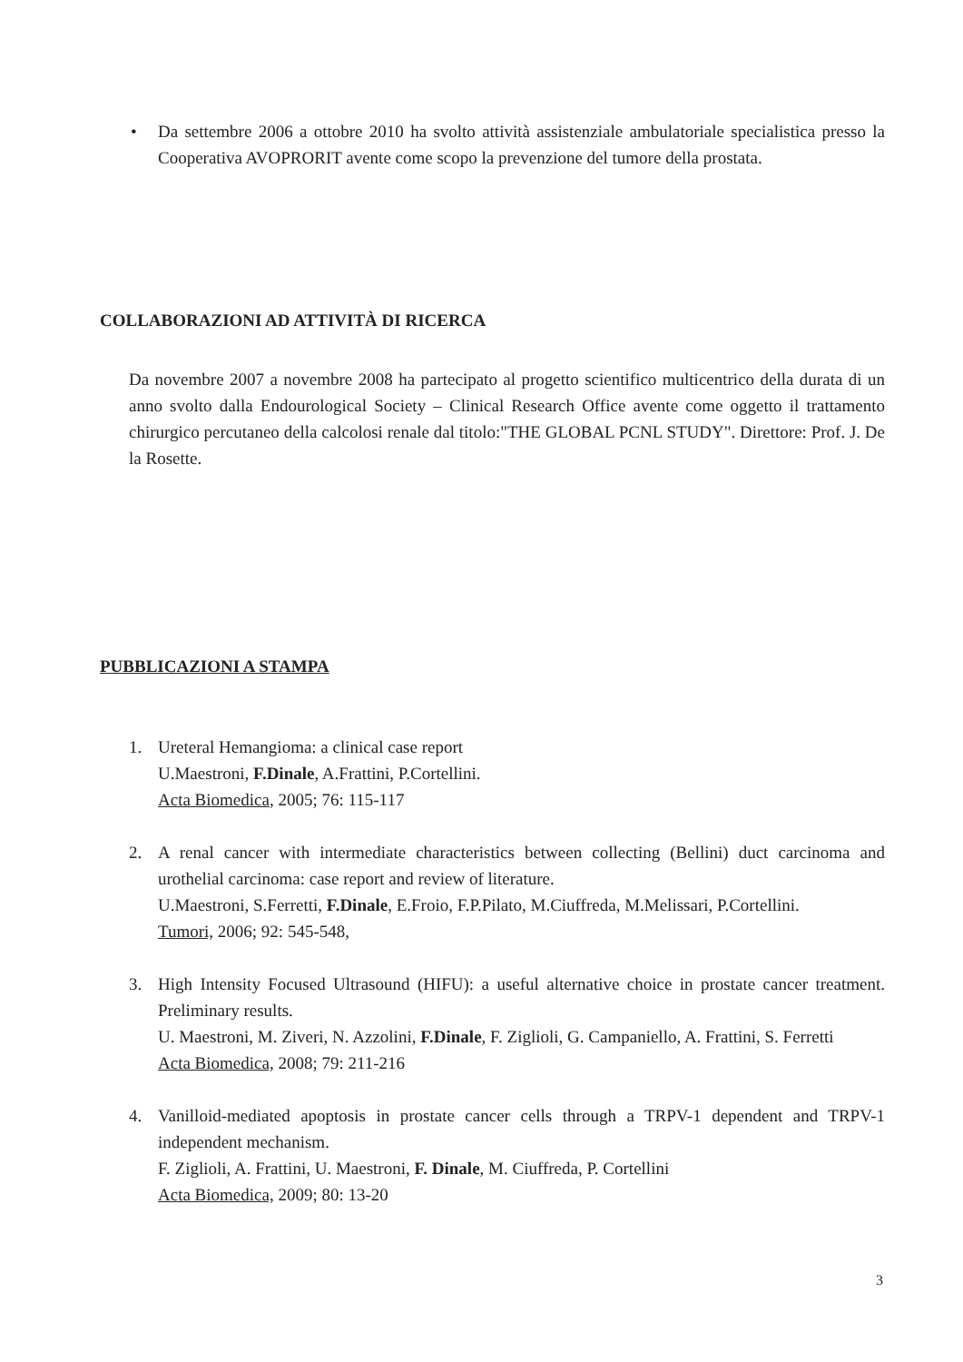• Da settembre 2006 a ottobre 2010 ha svolto attività assistenziale ambulatoriale specialistica presso la Cooperativa AVOPRORIT avente come scopo la prevenzione del tumore della prostata.
COLLABORAZIONI AD ATTIVITÀ DI RICERCA
Da novembre 2007 a novembre 2008 ha partecipato al progetto scientifico multicentrico della durata di un anno svolto dalla Endourological Society – Clinical Research Office avente come oggetto il trattamento chirurgico percutaneo della calcolosi renale dal titolo:"THE GLOBAL PCNL STUDY". Direttore: Prof. J. De la Rosette.
PUBBLICAZIONI A STAMPA
1. Ureteral Hemangioma: a clinical case report
U.Maestroni, F.Dinale, A.Frattini, P.Cortellini.
Acta Biomedica, 2005; 76: 115-117
2. A renal cancer with intermediate characteristics between collecting (Bellini) duct carcinoma and urothelial carcinoma: case report and review of literature.
U.Maestroni, S.Ferretti, F.Dinale, E.Froio, F.P.Pilato, M.Ciuffreda, M.Melissari, P.Cortellini.
Tumori, 2006; 92: 545-548,
3. High Intensity Focused Ultrasound (HIFU): a useful alternative choice in prostate cancer treatment. Preliminary results.
U. Maestroni, M. Ziveri, N. Azzolini, F.Dinale, F. Ziglioli, G. Campaniello, A. Frattini, S. Ferretti
Acta Biomedica, 2008; 79: 211-216
4. Vanilloid-mediated apoptosis in prostate cancer cells through a TRPV-1 dependent and TRPV-1 independent mechanism.
F. Ziglioli, A. Frattini, U. Maestroni, F. Dinale, M. Ciuffreda, P. Cortellini
Acta Biomedica, 2009; 80: 13-20
3